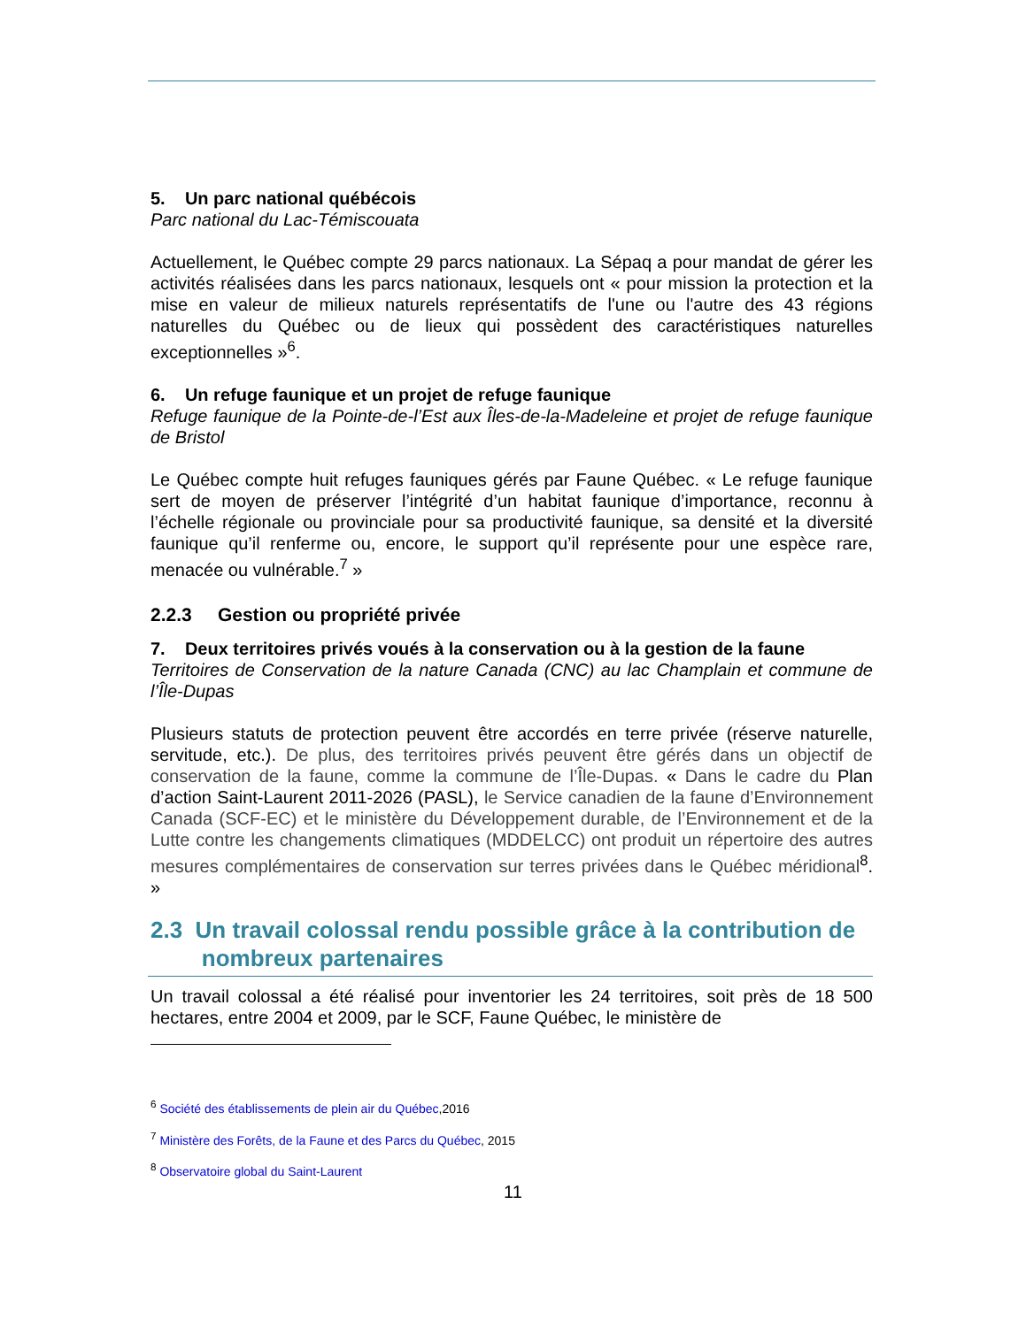5. Un parc national québécois
Parc national du Lac-Témiscouata
Actuellement, le Québec compte 29 parcs nationaux. La Sépaq a pour mandat de gérer les activités réalisées dans les parcs nationaux, lesquels ont « pour mission la protection et la mise en valeur de milieux naturels représentatifs de l'une ou l'autre des 43 régions naturelles du Québec ou de lieux qui possèdent des caractéristiques naturelles exceptionnelles »<sup>6</sup>.
6. Un refuge faunique et un projet de refuge faunique
Refuge faunique de la Pointe-de-l’Est aux Îles-de-la-Madeleine et projet de refuge faunique de Bristol
Le Québec compte huit refuges fauniques gérés par Faune Québec. « Le refuge faunique sert de moyen de préserver l’intégrité d’un habitat faunique d’importance, reconnu à l’échelle régionale ou provinciale pour sa productivité faunique, sa densité et la diversité faunique qu’il renferme ou, encore, le support qu’il représente pour une espèce rare, menacée ou vulnérable.<sup>7</sup> »
2.2.3 Gestion ou propriété privée
7. Deux territoires privés voués à la conservation ou à la gestion de la faune
Territoires de Conservation de la nature Canada (CNC) au lac Champlain et commune de l’Île-Dupas
Plusieurs statuts de protection peuvent être accordés en terre privée (réserve naturelle, servitude, etc.). De plus, des territoires privés peuvent être gérés dans un objectif de conservation de la faune, comme la commune de l’Île-Dupas. « Dans le cadre du Plan d’action Saint-Laurent 2011-2026 (PASL), le Service canadien de la faune d’Environnement Canada (SCF-EC) et le ministère du Développement durable, de l’Environnement et de la Lutte contre les changements climatiques (MDDELCC) ont produit un répertoire des autres mesures complémentaires de conservation sur terres privées dans le Québec méridional<sup>8</sup>. »
2.3 Un travail colossal rendu possible grâce à la contribution de
nombreux partenaires
Un travail colossal a été réalisé pour inventorier les 24 territoires, soit près de 18 500 hectares, entre 2004 et 2009, par le SCF, Faune Québec, le ministère de
<sup>6</sup> Société des établissements de plein air du Québec,2016
<sup>7</sup> Ministère des Forêts, de la Faune et des Parcs du Québec, 2015
<sup>8</sup> Observatoire global du Saint-Laurent
11